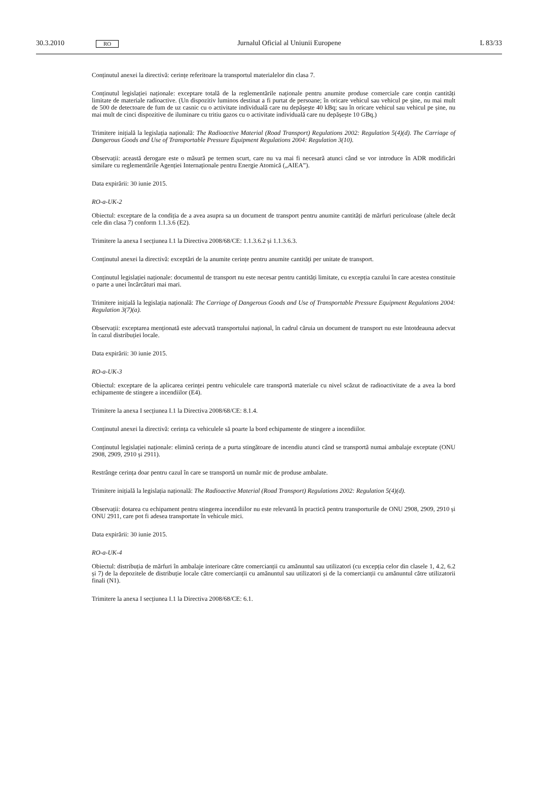30.3.2010 RO Jurnalul Oficial al Uniunii Europene L 83/33
Conținutul anexei la directivă: cerințe referitoare la transportul materialelor din clasa 7.
Conținutul legislației naționale: exceptare totală de la reglementările naționale pentru anumite produse comerciale care conțin cantități limitate de materiale radioactive. (Un dispozitiv luminos destinat a fi purtat de persoane; în oricare vehicul sau vehicul pe șine, nu mai mult de 500 de detectoare de fum de uz casnic cu o activitate individuală care nu depășește 40 kBq; sau în oricare vehicul sau vehicul pe șine, nu mai mult de cinci dispozitive de iluminare cu tritiu gazos cu o activitate individuală care nu depășește 10 GBq.)
Trimitere inițială la legislația națională: The Radioactive Material (Road Transport) Regulations 2002: Regulation 5(4)(d). The Carriage of Dangerous Goods and Use of Transportable Pressure Equipment Regulations 2004: Regulation 3(10).
Observații: această derogare este o măsură pe termen scurt, care nu va mai fi necesară atunci când se vor introduce în ADR modificări similare cu reglementările Agenției Internaționale pentru Energie Atomică („AIEA”).
Data expirării: 30 iunie 2015.
RO-a-UK-2
Obiectul: exceptare de la condiția de a avea asupra sa un document de transport pentru anumite cantități de mărfuri periculoase (altele decât cele din clasa 7) conform 1.1.3.6 (E2).
Trimitere la anexa I secțiunea I.1 la Directiva 2008/68/CE: 1.1.3.6.2 și 1.1.3.6.3.
Conținutul anexei la directivă: exceptări de la anumite cerințe pentru anumite cantități per unitate de transport.
Conținutul legislației naționale: documentul de transport nu este necesar pentru cantități limitate, cu excepția cazului în care acestea constituie o parte a unei încărcături mai mari.
Trimitere inițială la legislația națională: The Carriage of Dangerous Goods and Use of Transportable Pressure Equipment Regulations 2004: Regulation 3(7)(a).
Observații: exceptarea menționată este adecvată transportului național, în cadrul căruia un document de transport nu este întotdeauna adecvat în cazul distribuției locale.
Data expirării: 30 iunie 2015.
RO-a-UK-3
Obiectul: exceptare de la aplicarea cerinței pentru vehiculele care transportă materiale cu nivel scăzut de radioactivitate de a avea la bord echipamente de stingere a incendiilor (E4).
Trimitere la anexa I secțiunea I.1 la Directiva 2008/68/CE: 8.1.4.
Conținutul anexei la directivă: cerința ca vehiculele să poarte la bord echipamente de stingere a incendiilor.
Conținutul legislației naționale: elimină cerința de a purta stingătoare de incendiu atunci când se transportă numai ambalaje exceptate (ONU 2908, 2909, 2910 și 2911).
Restrânge cerința doar pentru cazul în care se transportă un număr mic de produse ambalate.
Trimitere inițială la legislația națională: The Radioactive Material (Road Transport) Regulations 2002: Regulation 5(4)(d).
Observații: dotarea cu echipament pentru stingerea incendiilor nu este relevantă în practică pentru transporturile de ONU 2908, 2909, 2910 și ONU 2911, care pot fi adesea transportate în vehicule mici.
Data expirării: 30 iunie 2015.
RO-a-UK-4
Obiectul: distribuția de mărfuri în ambalaje interioare către comercianții cu amănuntul sau utilizatori (cu excepția celor din clasele 1, 4.2, 6.2 și 7) de la depozitele de distribuție locale către comercianții cu amănuntul sau utilizatori și de la comercianții cu amănuntul către utilizatorii finali (N1).
Trimitere la anexa I secțiunea I.1 la Directiva 2008/68/CE: 6.1.